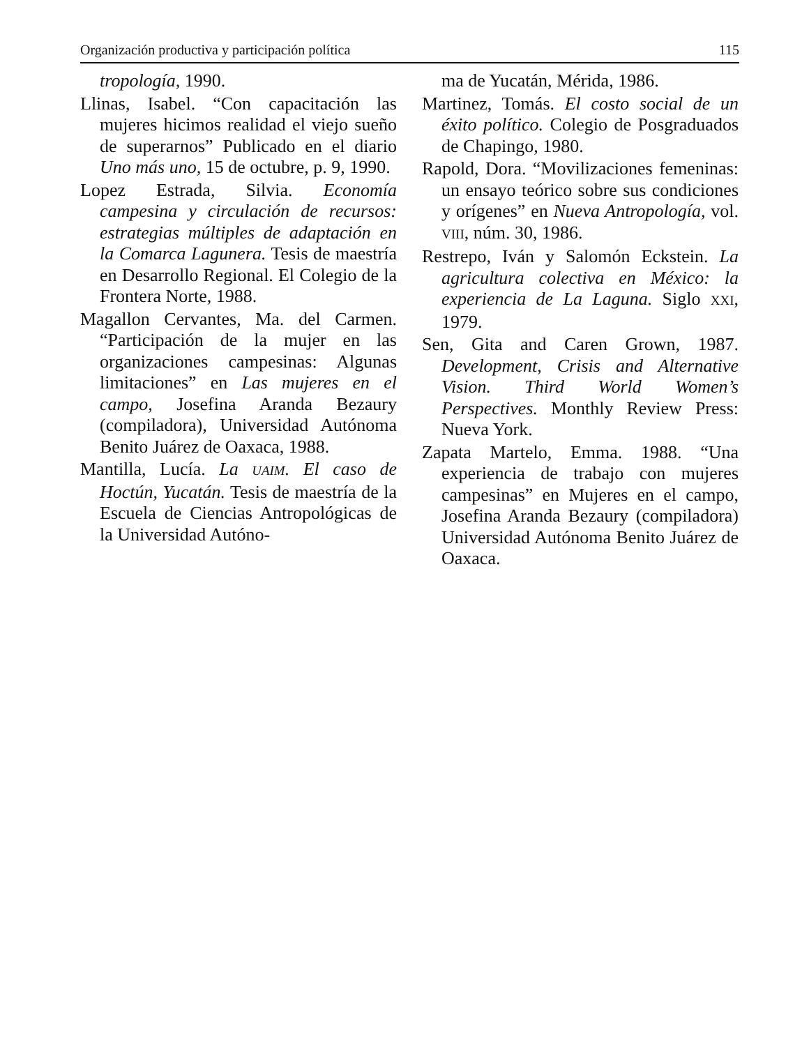Organización productiva y participación política 115
tropología, 1990.
Llinas, Isabel. “Con capacitación las mujeres hicimos realidad el viejo sueño de superarnos” Publicado en el diario Uno más uno, 15 de octubre, p. 9, 1990.
Lopez Estrada, Silvia. Economía campesina y circulación de recursos: estrategias múltiples de adaptación en la Comarca Lagunera. Tesis de maestría en Desarrollo Regional. El Colegio de la Frontera Norte, 1988.
Magallon Cervantes, Ma. del Carmen. “Participación de la mujer en las organizaciones campesinas: Algunas limitaciones” en Las mujeres en el campo, Josefina Aranda Bezaury (compiladora), Universidad Autónoma Benito Juárez de Oaxaca, 1988.
Mantilla, Lucía. La UAIM. El caso de Hoctún, Yucatán. Tesis de maestría de la Escuela de Ciencias Antropológicas de la Universidad Autóno-
ma de Yucatán, Mérida, 1986.
Martinez, Tomás. El costo social de un éxito político. Colegio de Posgraduados de Chapingo, 1980.
Rapold, Dora. “Movilizaciones femeninas: un ensayo teórico sobre sus condiciones y orígenes” en Nueva Antropología, vol. VIII, núm. 30, 1986.
Restrepo, Iván y Salomón Eckstein. La agricultura colectiva en México: la experiencia de La Laguna. Siglo XXI, 1979.
Sen, Gita and Caren Grown, 1987. Development, Crisis and Alternative Vision. Third World Women’s Perspectives. Monthly Review Press: Nueva York.
Zapata Martelo, Emma. 1988. “Una experiencia de trabajo con mujeres campesinas” en Mujeres en el campo, Josefina Aranda Bezaury (compiladora) Universidad Autónoma Benito Juárez de Oaxaca.